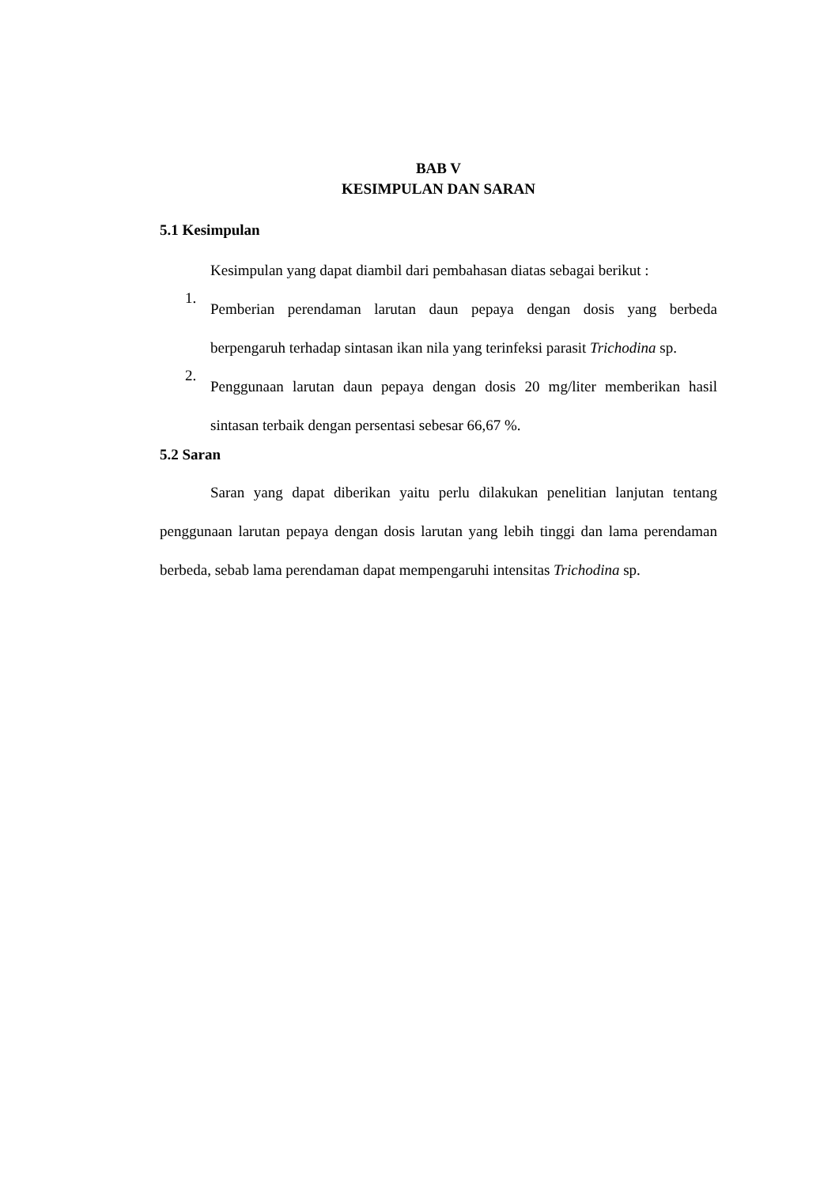BAB V
KESIMPULAN DAN SARAN
5.1 Kesimpulan
Kesimpulan yang dapat diambil dari pembahasan diatas sebagai berikut :
1.
Pemberian perendaman larutan daun pepaya dengan dosis yang berbeda berpengaruh terhadap sintasan ikan nila yang terinfeksi parasit Trichodina sp.
2.
Penggunaan larutan daun pepaya dengan dosis 20 mg/liter memberikan hasil sintasan terbaik dengan persentasi sebesar 66,67 %.
5.2 Saran
Saran yang dapat diberikan yaitu perlu dilakukan penelitian lanjutan tentang penggunaan larutan pepaya dengan dosis larutan yang lebih tinggi dan lama perendaman berbeda, sebab lama perendaman dapat mempengaruhi intensitas Trichodina sp.